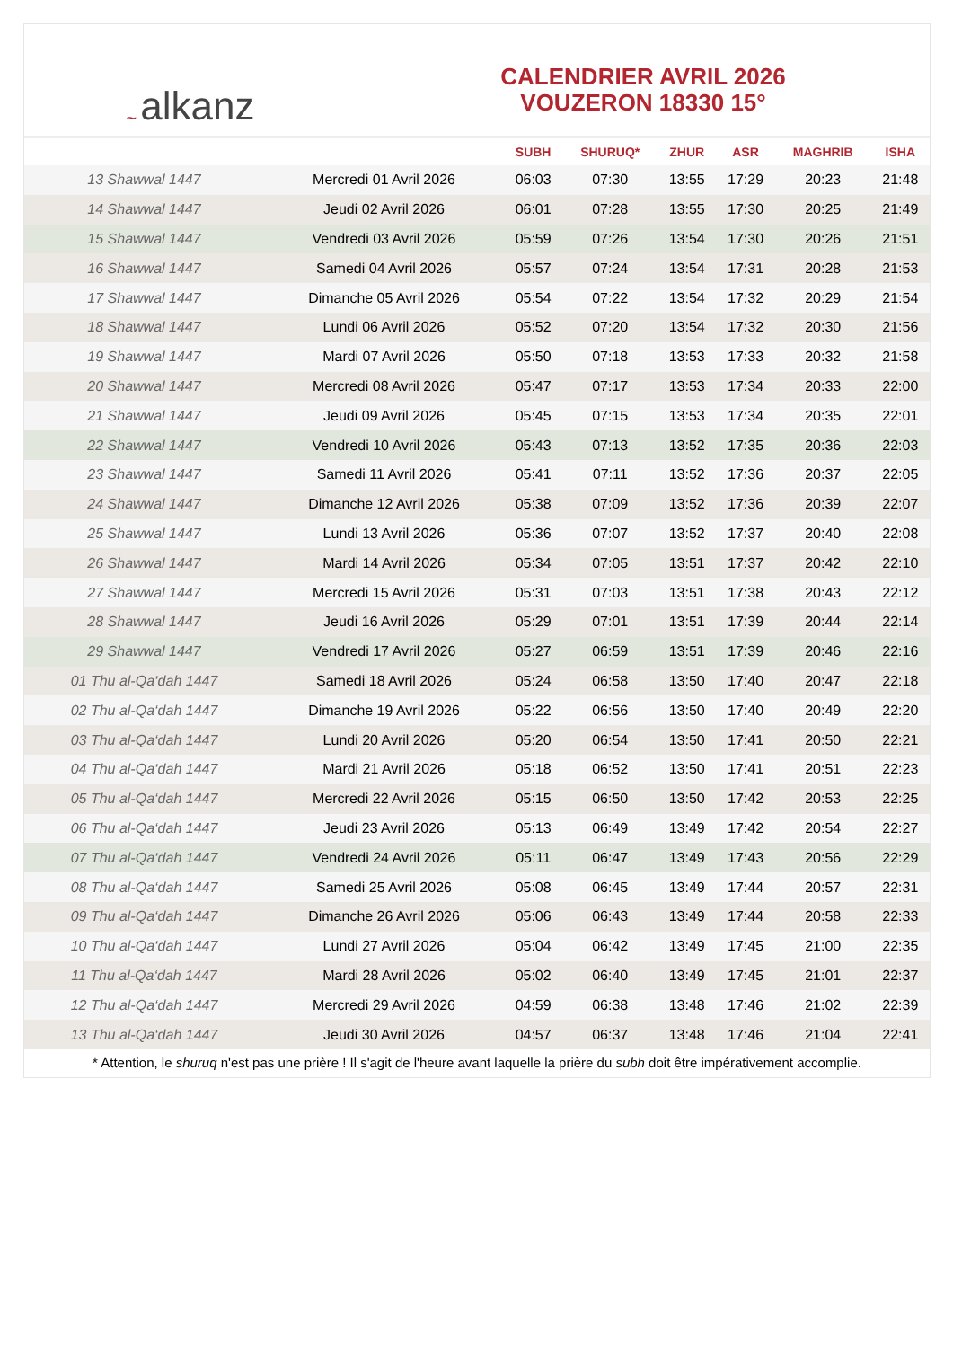~ alkanz
CALENDRIER AVRIL 2026
VOUZERON 18330 15°
| | | SUBH | SHURUQ* | ZHUR | ASR | MAGHRIB | ISHA |
| --- | --- | --- | --- | --- | --- | --- | --- |
| 13 Shawwal 1447 | Mercredi 01 Avril 2026 | 06:03 | 07:30 | 13:55 | 17:29 | 20:23 | 21:48 |
| 14 Shawwal 1447 | Jeudi 02 Avril 2026 | 06:01 | 07:28 | 13:55 | 17:30 | 20:25 | 21:49 |
| 15 Shawwal 1447 | Vendredi 03 Avril 2026 | 05:59 | 07:26 | 13:54 | 17:30 | 20:26 | 21:51 |
| 16 Shawwal 1447 | Samedi 04 Avril 2026 | 05:57 | 07:24 | 13:54 | 17:31 | 20:28 | 21:53 |
| 17 Shawwal 1447 | Dimanche 05 Avril 2026 | 05:54 | 07:22 | 13:54 | 17:32 | 20:29 | 21:54 |
| 18 Shawwal 1447 | Lundi 06 Avril 2026 | 05:52 | 07:20 | 13:54 | 17:32 | 20:30 | 21:56 |
| 19 Shawwal 1447 | Mardi 07 Avril 2026 | 05:50 | 07:18 | 13:53 | 17:33 | 20:32 | 21:58 |
| 20 Shawwal 1447 | Mercredi 08 Avril 2026 | 05:47 | 07:17 | 13:53 | 17:34 | 20:33 | 22:00 |
| 21 Shawwal 1447 | Jeudi 09 Avril 2026 | 05:45 | 07:15 | 13:53 | 17:34 | 20:35 | 22:01 |
| 22 Shawwal 1447 | Vendredi 10 Avril 2026 | 05:43 | 07:13 | 13:52 | 17:35 | 20:36 | 22:03 |
| 23 Shawwal 1447 | Samedi 11 Avril 2026 | 05:41 | 07:11 | 13:52 | 17:36 | 20:37 | 22:05 |
| 24 Shawwal 1447 | Dimanche 12 Avril 2026 | 05:38 | 07:09 | 13:52 | 17:36 | 20:39 | 22:07 |
| 25 Shawwal 1447 | Lundi 13 Avril 2026 | 05:36 | 07:07 | 13:52 | 17:37 | 20:40 | 22:08 |
| 26 Shawwal 1447 | Mardi 14 Avril 2026 | 05:34 | 07:05 | 13:51 | 17:37 | 20:42 | 22:10 |
| 27 Shawwal 1447 | Mercredi 15 Avril 2026 | 05:31 | 07:03 | 13:51 | 17:38 | 20:43 | 22:12 |
| 28 Shawwal 1447 | Jeudi 16 Avril 2026 | 05:29 | 07:01 | 13:51 | 17:39 | 20:44 | 22:14 |
| 29 Shawwal 1447 | Vendredi 17 Avril 2026 | 05:27 | 06:59 | 13:51 | 17:39 | 20:46 | 22:16 |
| 01 Thu al-Qa‘dah 1447 | Samedi 18 Avril 2026 | 05:24 | 06:58 | 13:50 | 17:40 | 20:47 | 22:18 |
| 02 Thu al-Qa‘dah 1447 | Dimanche 19 Avril 2026 | 05:22 | 06:56 | 13:50 | 17:40 | 20:49 | 22:20 |
| 03 Thu al-Qa‘dah 1447 | Lundi 20 Avril 2026 | 05:20 | 06:54 | 13:50 | 17:41 | 20:50 | 22:21 |
| 04 Thu al-Qa‘dah 1447 | Mardi 21 Avril 2026 | 05:18 | 06:52 | 13:50 | 17:41 | 20:51 | 22:23 |
| 05 Thu al-Qa‘dah 1447 | Mercredi 22 Avril 2026 | 05:15 | 06:50 | 13:50 | 17:42 | 20:53 | 22:25 |
| 06 Thu al-Qa‘dah 1447 | Jeudi 23 Avril 2026 | 05:13 | 06:49 | 13:49 | 17:42 | 20:54 | 22:27 |
| 07 Thu al-Qa‘dah 1447 | Vendredi 24 Avril 2026 | 05:11 | 06:47 | 13:49 | 17:43 | 20:56 | 22:29 |
| 08 Thu al-Qa‘dah 1447 | Samedi 25 Avril 2026 | 05:08 | 06:45 | 13:49 | 17:44 | 20:57 | 22:31 |
| 09 Thu al-Qa‘dah 1447 | Dimanche 26 Avril 2026 | 05:06 | 06:43 | 13:49 | 17:44 | 20:58 | 22:33 |
| 10 Thu al-Qa‘dah 1447 | Lundi 27 Avril 2026 | 05:04 | 06:42 | 13:49 | 17:45 | 21:00 | 22:35 |
| 11 Thu al-Qa‘dah 1447 | Mardi 28 Avril 2026 | 05:02 | 06:40 | 13:49 | 17:45 | 21:01 | 22:37 |
| 12 Thu al-Qa‘dah 1447 | Mercredi 29 Avril 2026 | 04:59 | 06:38 | 13:48 | 17:46 | 21:02 | 22:39 |
| 13 Thu al-Qa‘dah 1447 | Jeudi 30 Avril 2026 | 04:57 | 06:37 | 13:48 | 17:46 | 21:04 | 22:41 |
* Attention, le shuruq n'est pas une prière ! Il s'agit de l'heure avant laquelle la prière du subh doit être impérativement accomplie.